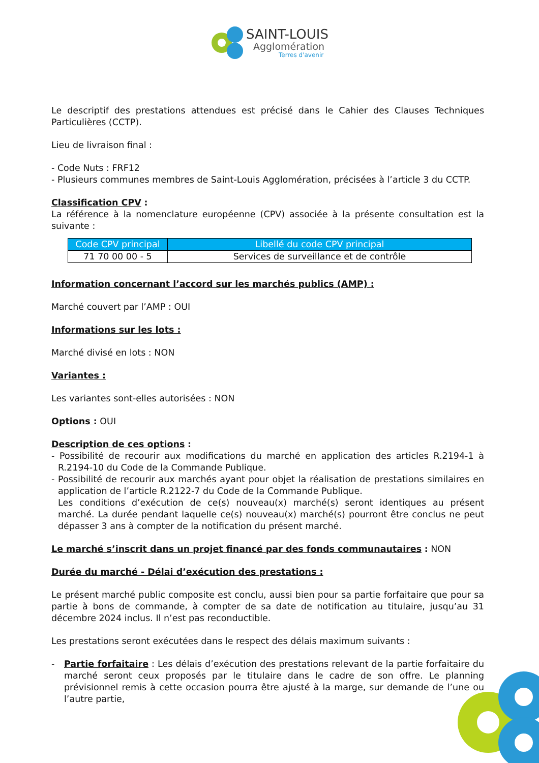SAINT-LOUIS
Agglomération
Terres d'avenir
Le descriptif des prestations attendues est précisé dans le Cahier des Clauses Techniques Particulières (CCTP).
Lieu de livraison final :
- Code Nuts : FRF12
- Plusieurs communes membres de Saint-Louis Agglomération, précisées à l’article 3 du CCTP.
Classification CPV
:
La référence à la nomenclature européenne (CPV) associée à la présente consultation est la suivante :
| Code CPV principal | Libellé du code CPV principal |
| --- | --- |
| 71 70 00 00 - 5 | Services de surveillance et de contrôle |
Information concernant l’accord sur les marchés publics (AMP) :
Marché couvert par l’AMP : OUI
Informations sur les lots :
Marché divisé en lots : NON
Variantes :
Les variantes sont-elles autorisées : NON
Options
: OUI
Description de ces options
:
- Possibilité de recourir aux modifications du marché en application des articles R.2194-1 à R.2194-10 du Code de la Commande Publique.
- Possibilité de recourir aux marchés ayant pour objet la réalisation de prestations similaires en application de l’article R.2122-7 du Code de la Commande Publique.
Les conditions d’exécution de ce(s) nouveau(x) marché(s) seront identiques au présent marché. La durée pendant laquelle ce(s) nouveau(x) marché(s) pourront être conclus ne peut dépasser 3 ans à compter de la notification du présent marché.
Le marché s’inscrit dans un projet financé par des fonds communautaires
: NON
Durée du marché - Délai d’exécution des prestations :
Le présent marché public composite est conclu, aussi bien pour sa partie forfaitaire que pour sa partie à bons de commande, à compter de sa date de notification au titulaire, jusqu’au 31 décembre 2024 inclus. Il n’est pas reconductible.
Les prestations seront exécutées dans le respect des délais maximum suivants :
- Partie forfaitaire
: Les délais d’exécution des prestations relevant de la partie forfaitaire du marché seront ceux proposés par le titulaire dans le cadre de son offre. Le planning prévisionnel remis à cette occasion pourra être ajusté à la marge, sur demande de l’une ou l’autre partie,